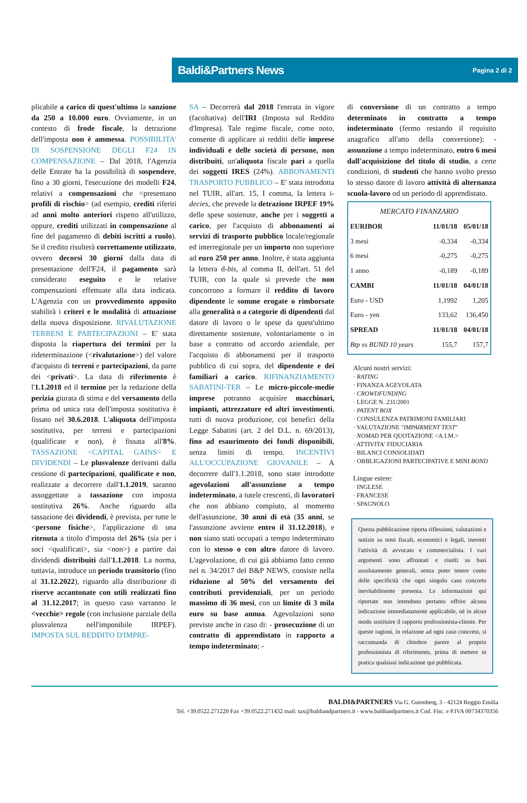Baldi&Partners News Pagina 2 di 2
plicabile a carico di quest'ultimo la sanzione da 250 a 10.000 euro. Ovviamente, in un contesto di frode fiscale, la detrazione dell'imposta non è ammessa. POSSIBILITA' DI SOSPENSIONE DEGLI F24 IN COMPENSAZIONE – Dal 2018, l'Agenzia delle Entrate ha la possibilità di sospendere, fino a 30 giorni, l'esecuzione dei modelli F24, relativi a compensazioni che <presentano profili di rischio> (ad esempio, crediti riferiti ad anni molto anteriori rispetto all'utilizzo, oppure, crediti utilizzati in compensazione al fine del pagamento di debiti iscritti a ruolo). Se il credito risulterà correttamente utilizzato, ovvero decorsi 30 giorni dalla data di presentazione dell'F24, il pagamento sarà considerato eseguito e le relative compensazioni effettuate alla data indicata. L'Agenzia con un provvedimento apposito stabilirà i criteri e le modalità di attuazione della nuova disposizione. RIVALUTAZIONE TERRENI E PARTECIPAZIONI – E' stata disposta la riapertura dei termini per la rideterminazione (<rivalutazione>) del valore d'acquisto di terreni e partecipazioni, da parte dei <privati>. La data di riferimento è l'1.1.2018 ed il termine per la redazione della perizia giurata di stima e del versamento della prima od unica rata dell'imposta sostitutiva è fissato nel 30.6.2018. L'aliquota dell'imposta sostitutiva, per terreni e partecipazioni (qualificate e non), è fissata all'8%. TASSAZIONE <CAPITAL GAINS> E DIVIDENDI – Le plusvalenze derivanti dalla cessione di partecipazioni, qualificate e non, realizzate a decorrere dall'1.1.2019, saranno assoggettate a tassazione con imposta sostitutiva 26%. Anche riguardo alla tassazione dei dividendi, è prevista, per tutte le <persone fisiche>, l'applicazione di una ritenuta a titolo d'imposta del 26% (sia per i soci <qualificati>, sia <non>) a partire dai dividendi distribuiti dall'1.1.2018. La norma, tuttavia, introduce un periodo transitorio (fino al 31.12.2022), riguardo alla distribuzione di riserve accantonate con utili realizzati fino al 31.12.2017; in questo caso varranno le <vecchie> regole (con inclusione parziale della plusvalenza nell'imponibile IRPEF). IMPOSTA SUL REDDITO D'IMPRE-
SA – Decorrerà dal 2018 l'entrata in vigore (facoltativa) dell'IRI (Imposta sul Reddito d'Impresa). Tale regime fiscale, come noto, consente di applicare ai redditi delle imprese individuali e delle società di persone, non distribuiti, un'aliquota fiscale pari a quella dei soggetti IRES (24%). ABBONAMENTI TRASPORTO PUBBLICO – E' stata introdotta nel TUIR, all'art. 15, I comma, la lettera i-decies, che prevede la detrazione IRPEF 19% delle spese sostenute, anche per i soggetti a carico, per l'acquisto di abbonamenti ai servizi di trasporto pubblico locale/regionale ed interregionale per un importo non superiore ad euro 250 per anno. Inoltre, è stata aggiunta la lettera d-bis, al comma II, dell'art. 51 del TUIR, con la quale si prevede che non concorrono a formare il reddito di lavoro dipendente le somme erogate o rimborsate alla generalità o a categorie di dipendenti dal datore di lavoro o le spese da quest'ultimo direttamente sostenute, volontariamente o in base a contratto od accordo aziendale, per l'acquisto di abbonamenti per il trasporto pubblico di cui sopra, del dipendente e dei familiari a carico. RIFINANZIAMENTO SABATINI-TER – Le micro-piccole-medie imprese potranno acquisire macchinari, impianti, attrezzature ed altri investimenti, tutti di nuova produzione, coi benefici della Legge Sabatini (art. 2 del D.L. n. 69/2013), fino ad esaurimento dei fondi disponibili, senza limiti di tempo. INCENTIVI ALL'OCCUPAZIONE GIOVANILE – A decorrere dall'1.1.2018, sono state introdotte agevolazioni all'assunzione a tempo indeterminato, a tutele crescenti, di lavoratori che non abbiano compiuto, al momento dell'assunzione, 30 anni di età (35 anni, se l'assunzione avviene entro il 31.12.2018), e non siano stati occupati a tempo indeterminato con lo stesso o con altro datore di lavoro. L'agevolazione, di cui già abbiamo fatto cenno nel n. 34/2017 del B&P NEWS, consiste nella riduzione al 50% del versamento dei contributi previdenziali, per un periodo massimo di 36 mesi, con un limite di 3 mila euro su base annua. Agevolazioni sono previste anche in caso di: - prosecuzione di un contratto di apprendistato in rapporto a tempo indeterminato; -
di conversione di un contratto a tempo determinato in contratto a tempo indeterminato (fermo restando il requisito anagrafico all'atto della conversione); - assunzione a tempo indeterminato, entro 6 mesi dall'acquisizione del titolo di studio, a certe condizioni, di studenti che hanno svolto presso lo stesso datore di lavoro attività di alternanza scuola-lavoro od un periodo di apprendistato.
MERCATO FINANZARIO
| EURIBOR | 11/01/18 | 05/01/18 |
| --- | --- | --- |
| 3 mesi | -0,334 | -0,334 |
| 6 mesi | -0,275 | -0,275 |
| 1 anno | -0,189 | -0,189 |
| CAMBI | 11/01/18 | 04/01/18 |
| Euro - USD | 1,1992 | 1,205 |
| Euro - yen | 133,62 | 136,450 |
| SPREAD | 11/01/18 | 04/01/18 |
| Btp vs BUND 10 years | 155,7 | 157,7 |
Alcuni nostri servizi:
· RATING
· FINANZA AGEVOLATA
· CROWDFUNDING
· LEGGE N. 231/2001
· PATENT BOX
· CONSULENZA PATRIMONI FAMILIARI
· VALUTAZIONE "IMPAIRMENT TEST"
· NOMAD PER QUOTAZIONE <A.I.M.>
· ATTIVITA' FIDUCIARIA
· BILANCI CONSOLIDATI
· OBBLIGAZIONI PARTECIPATIVE E MINI BOND
Lingue estere:
· INGLESE
· FRANCESE
· SPAGNOLO
Questa pubblicazione riporta riflessioni, valutazioni e notizie su temi fiscali, economici e legali, inerenti l'attività di avvocato e commercialista. I vari argomenti sono affrontati e risolti su basi assolutamente generali, senza poter tenere conto delle specificità che ogni singolo caso concreto inevitabilmente presenta. Le informazioni qui riportate non intendono pertanto offrire alcuna indicazione immediatamente applicabile, né in alcun modo sostituire il rapporto professionista-cliente. Per queste ragioni, in relazione ad ogni caso concreto, si raccomanda di chiedere parere al proprio professionista di riferimento, prima di mettere in pratica qualsiasi indicazione qui pubblicata.
BALDI&PARTNERS Via G. Gutenberg, 3 - 42124 Reggio Emilia
Tel. +39.0522.271220 Fax +39.0522.271432 mail: tax@baldiandpartners.it - www.baldiandpartners.it Cod. Fisc. e P.IVA 00734370356